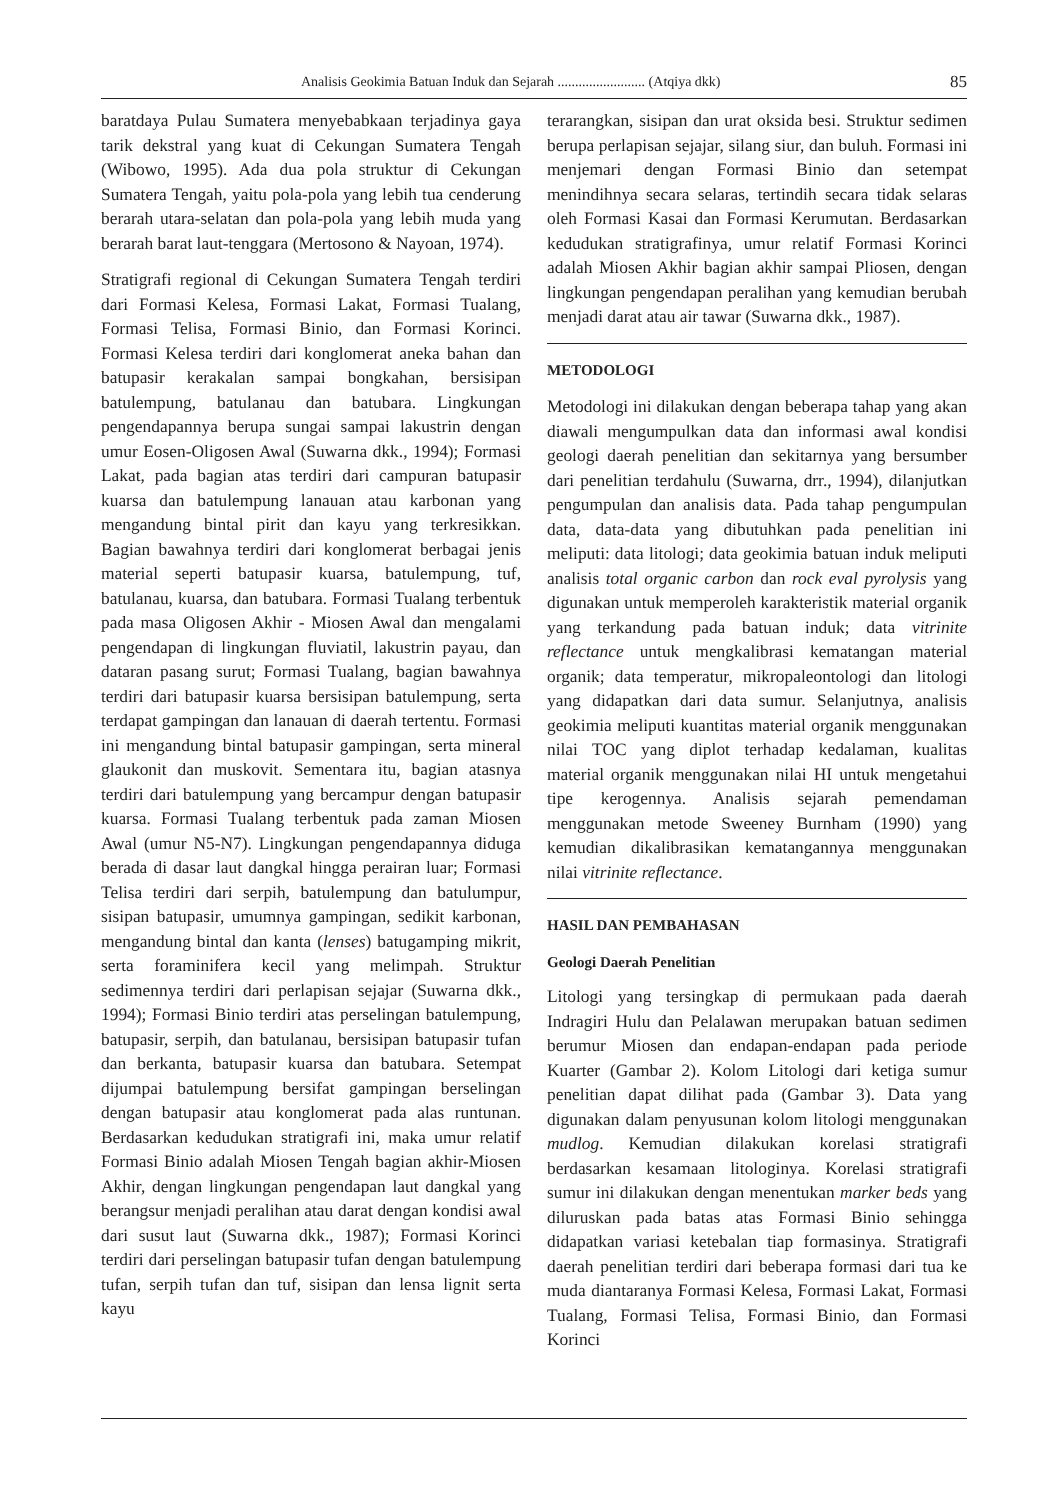Analisis Geokimia Batuan Induk dan Sejarah ......................... (Atqiya dkk) 85
baratdaya Pulau Sumatera menyebabkaan terjadinya gaya tarik dekstral yang kuat di Cekungan Sumatera Tengah (Wibowo, 1995). Ada dua pola struktur di Cekungan Sumatera Tengah, yaitu pola-pola yang lebih tua cenderung berarah utara-selatan dan pola-pola yang lebih muda yang berarah barat laut-tenggara (Mertosono & Nayoan, 1974).
Stratigrafi regional di Cekungan Sumatera Tengah terdiri dari Formasi Kelesa, Formasi Lakat, Formasi Tualang, Formasi Telisa, Formasi Binio, dan Formasi Korinci. Formasi Kelesa terdiri dari konglomerat aneka bahan dan batupasir kerakalan sampai bongkahan, bersisipan batulempung, batulanau dan batubara. Lingkungan pengendapannya berupa sungai sampai lakustrin dengan umur Eosen-Oligosen Awal (Suwarna dkk., 1994); Formasi Lakat, pada bagian atas terdiri dari campuran batupasir kuarsa dan batulempung lanauan atau karbonan yang mengandung bintal pirit dan kayu yang terkresikkan. Bagian bawahnya terdiri dari konglomerat berbagai jenis material seperti batupasir kuarsa, batulempung, tuf, batulanau, kuarsa, dan batubara. Formasi Tualang terbentuk pada masa Oligosen Akhir - Miosen Awal dan mengalami pengendapan di lingkungan fluviatil, lakustrin payau, dan dataran pasang surut; Formasi Tualang, bagian bawahnya terdiri dari batupasir kuarsa bersisipan batulempung, serta terdapat gampingan dan lanauan di daerah tertentu. Formasi ini mengandung bintal batupasir gampingan, serta mineral glaukonit dan muskovit. Sementara itu, bagian atasnya terdiri dari batulempung yang bercampur dengan batupasir kuarsa. Formasi Tualang terbentuk pada zaman Miosen Awal (umur N5-N7). Lingkungan pengendapannya diduga berada di dasar laut dangkal hingga perairan luar; Formasi Telisa terdiri dari serpih, batulempung dan batulumpur, sisipan batupasir, umumnya gampingan, sedikit karbonan, mengandung bintal dan kanta (lenses) batugamping mikrit, serta foraminifera kecil yang melimpah. Struktur sedimennya terdiri dari perlapisan sejajar (Suwarna dkk., 1994); Formasi Binio terdiri atas perselingan batulempung, batupasir, serpih, dan batulanau, bersisipan batupasir tufan dan berkanta, batupasir kuarsa dan batubara. Setempat dijumpai batulempung bersifat gampingan berselingan dengan batupasir atau konglomerat pada alas runtunan. Berdasarkan kedudukan stratigrafi ini, maka umur relatif Formasi Binio adalah Miosen Tengah bagian akhir-Miosen Akhir, dengan lingkungan pengendapan laut dangkal yang berangsur menjadi peralihan atau darat dengan kondisi awal dari susut laut (Suwarna dkk., 1987); Formasi Korinci terdiri dari perselingan batupasir tufan dengan batulempung tufan, serpih tufan dan tuf, sisipan dan lensa lignit serta kayu
terarangkan, sisipan dan urat oksida besi. Struktur sedimen berupa perlapisan sejajar, silang siur, dan buluh. Formasi ini menjemari dengan Formasi Binio dan setempat menindihnya secara selaras, tertindih secara tidak selaras oleh Formasi Kasai dan Formasi Kerumutan. Berdasarkan kedudukan stratigrafinya, umur relatif Formasi Korinci adalah Miosen Akhir bagian akhir sampai Pliosen, dengan lingkungan pengendapan peralihan yang kemudian berubah menjadi darat atau air tawar (Suwarna dkk., 1987).
METODOLOGI
Metodologi ini dilakukan dengan beberapa tahap yang akan diawali mengumpulkan data dan informasi awal kondisi geologi daerah penelitian dan sekitarnya yang bersumber dari penelitian terdahulu (Suwarna, drr., 1994), dilanjutkan pengumpulan dan analisis data. Pada tahap pengumpulan data, data-data yang dibutuhkan pada penelitian ini meliputi: data litologi; data geokimia batuan induk meliputi analisis total organic carbon dan rock eval pyrolysis yang digunakan untuk memperoleh karakteristik material organik yang terkandung pada batuan induk; data vitrinite reflectance untuk mengkalibrasi kematangan material organik; data temperatur, mikropaleontologi dan litologi yang didapatkan dari data sumur. Selanjutnya, analisis geokimia meliputi kuantitas material organik menggunakan nilai TOC yang diplot terhadap kedalaman, kualitas material organik menggunakan nilai HI untuk mengetahui tipe kerogennya. Analisis sejarah pemendaman menggunakan metode Sweeney Burnham (1990) yang kemudian dikalibrasikan kematangannya menggunakan nilai vitrinite reflectance.
HASIL DAN PEMBAHASAN
Geologi Daerah Penelitian
Litologi yang tersingkap di permukaan pada daerah Indragiri Hulu dan Pelalawan merupakan batuan sedimen berumur Miosen dan endapan-endapan pada periode Kuarter (Gambar 2). Kolom Litologi dari ketiga sumur penelitian dapat dilihat pada (Gambar 3). Data yang digunakan dalam penyusunan kolom litologi menggunakan mudlog. Kemudian dilakukan korelasi stratigrafi berdasarkan kesamaan litologinya. Korelasi stratigrafi sumur ini dilakukan dengan menentukan marker beds yang diluruskan pada batas atas Formasi Binio sehingga didapatkan variasi ketebalan tiap formasinya. Stratigrafi daerah penelitian terdiri dari beberapa formasi dari tua ke muda diantaranya Formasi Kelesa, Formasi Lakat, Formasi Tualang, Formasi Telisa, Formasi Binio, dan Formasi Korinci